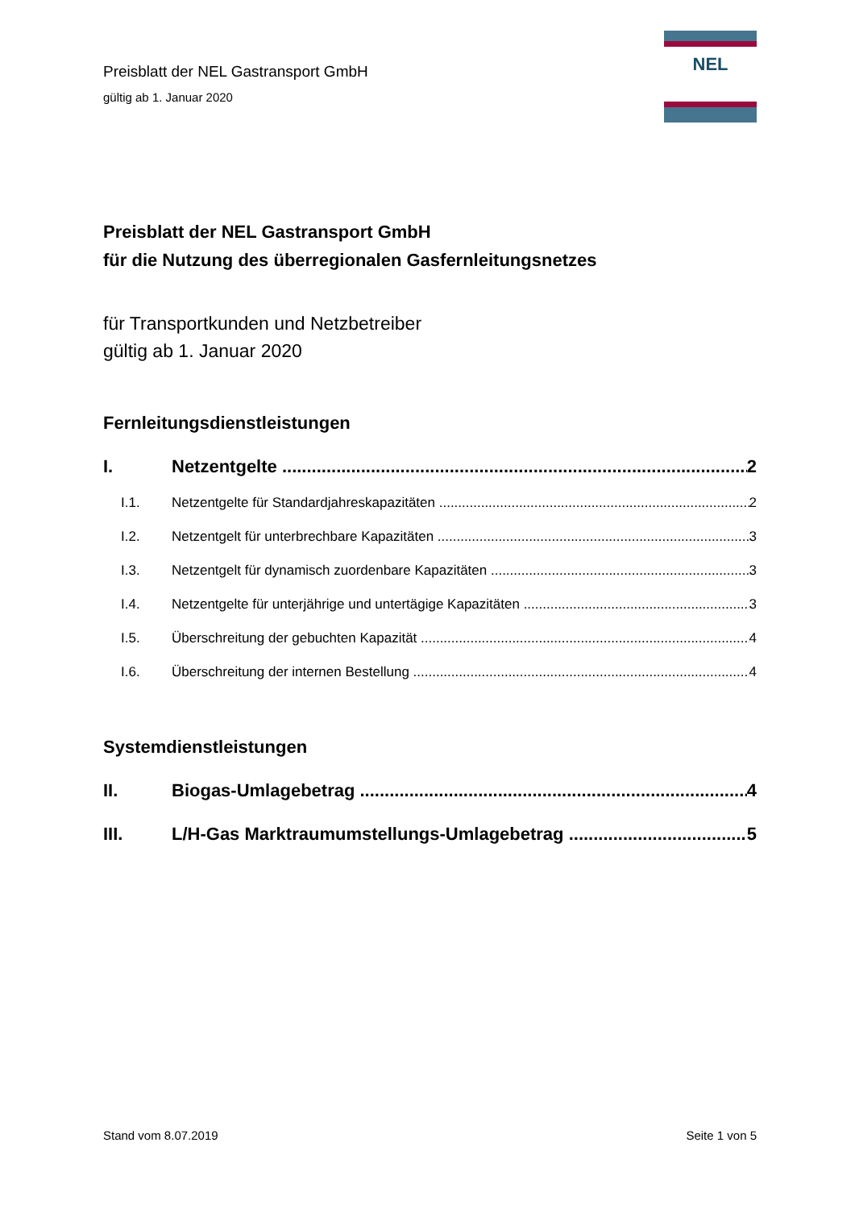Preisblatt der NEL Gastransport GmbH
gültig ab 1. Januar 2020
NEL
Preisblatt der NEL Gastransport GmbH
für die Nutzung des überregionalen Gasfernleitungsnetzes
für Transportkunden und Netzbetreiber
gültig ab 1. Januar 2020
Fernleitungsdienstleistungen
I. Netzentgelte 2
I.1. Netzentgelte für Standardjahreskapazitäten 2
I.2. Netzentgelt für unterbrechbare Kapazitäten 3
I.3. Netzentgelt für dynamisch zuordenbare Kapazitäten 3
I.4. Netzentgelte für unterjährige und untertägige Kapazitäten 3
I.5. Überschreitung der gebuchten Kapazität 4
I.6. Überschreitung der internen Bestellung 4
Systemdienstleistungen
II. Biogas-Umlagebetrag 4
III. L/H-Gas Marktraumumstellungs-Umlagebetrag 5
Stand vom 8.07.2019 Seite 1 von 5